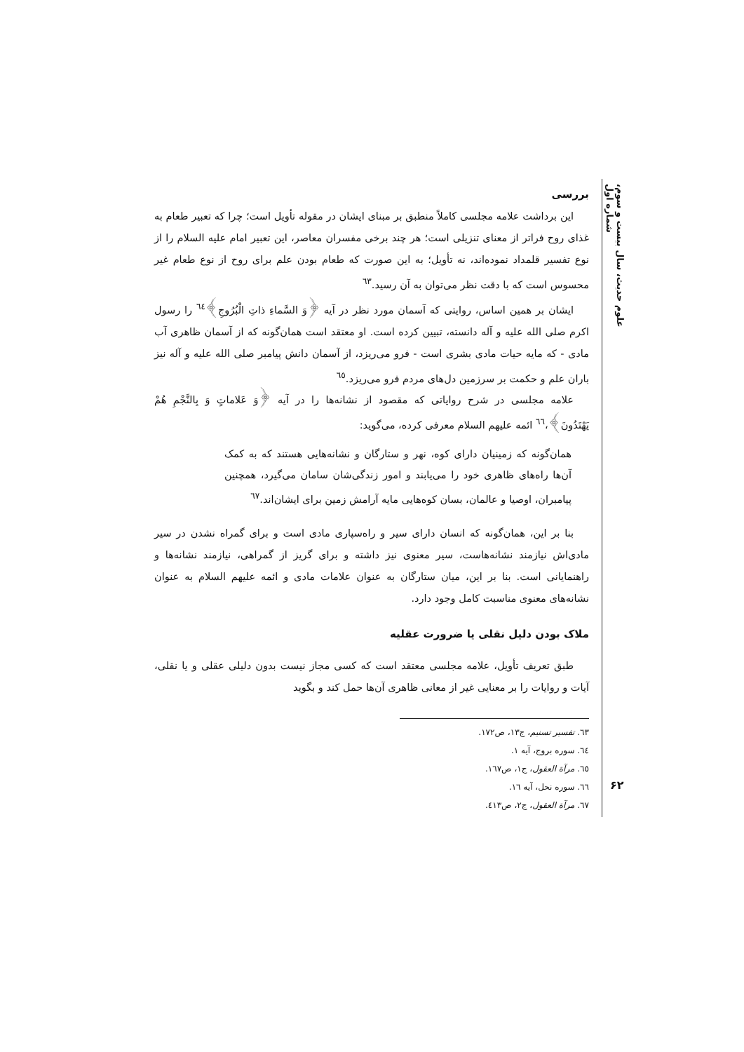علوم حدیث، سال بیست و سوم، شماره اول
بررسی
این برداشت علامه مجلسی کاملاً منطبق بر مبنای ایشان در مقوله تأویل است؛ چرا که تعبیر طعام به غذای روح فراتر از معنای تنزیلی است؛ هر چند برخی مفسران معاصر، این تعبیر امام علیه السلام را از نوع تفسیر قلمداد نموده‌اند، نه تأویل؛ به این صورت که طعام بودن علم برای روح از نوع طعام غیر محسوس است که با دقت نظر می‌توان به آن رسید.<sup>٦٣</sup>
ایشان بر همین اساس، روایتی که آسمان مورد نظر در آیه ﴿وَ السَّماءِ ذاتِ الْبُرُوجِ﴾<sup>٦٤</sup> را رسول اکرم صلی الله علیه و آله دانسته، تبیین کرده است. او معتقد است همان‌گونه که از آسمان ظاهری آب مادی - که مایه حیات مادی بشری است - فرو می‌ریزد، از آسمان دانش پیامبر صلی الله علیه و آله نیز باران علم و حکمت بر سرزمین دل‌های مردم فرو می‌ریزد.<sup>٦٥</sup>
علامه مجلسی در شرح روایاتی که مقصود از نشانه‌ها را در آیه ﴿وَ عَلاماتٍ وَ بِالنَّجْمِ هُمْ یَهْتَدُونَ﴾،<sup>٦٦</sup> ائمه علیهم السلام معرفی کرده، می‌گوید:
همان‌گونه که زمینیان دارای کوه، نهر و ستارگان و نشانه‌هایی هستند که به کمک آن‌ها راه‌های ظاهری خود را می‌یابند و امور زندگی‌شان سامان می‌گیرد، همچنین پیامبران، اوصیا و عالمان، بسان کوه‌هایی مایه آرامش زمین برای ایشان‌اند.<sup>٦٧</sup>
بنا بر این، همان‌گونه که انسان دارای سیر و راه‌سپاری مادی است و برای گمراه نشدن در سیر مادی‌اش نیازمند نشانه‌هاست، سیر معنوی نیز داشته و برای گریز از گمراهی، نیازمند نشانه‌ها و راهنمایانی است. بنا بر این، میان ستارگان به عنوان علامات مادی و ائمه علیهم السلام به عنوان نشانه‌های معنوی مناسبت کامل وجود دارد.
ملاک بودن دلیل نقلی یا ضرورت عقلیه
طبق تعریف تأویل، علامه مجلسی معتقد است که کسی مجاز نیست بدون دلیلی عقلی و یا نقلی، آیات و روایات را بر معنایی غیر از معانی ظاهری آن‌ها حمل کند و بگوید
٦٣. تفسیر تسنیم، ج١٣، ص١٧٢.
٦٤. سوره بروج، آیه ١.
٦٥. مرآة العقول، ج١، ص١٦٧.
٦٦. سوره نحل، آیه ١٦.
٦٧. مرآة العقول، ج٢، ص٤١٣.
۶۲